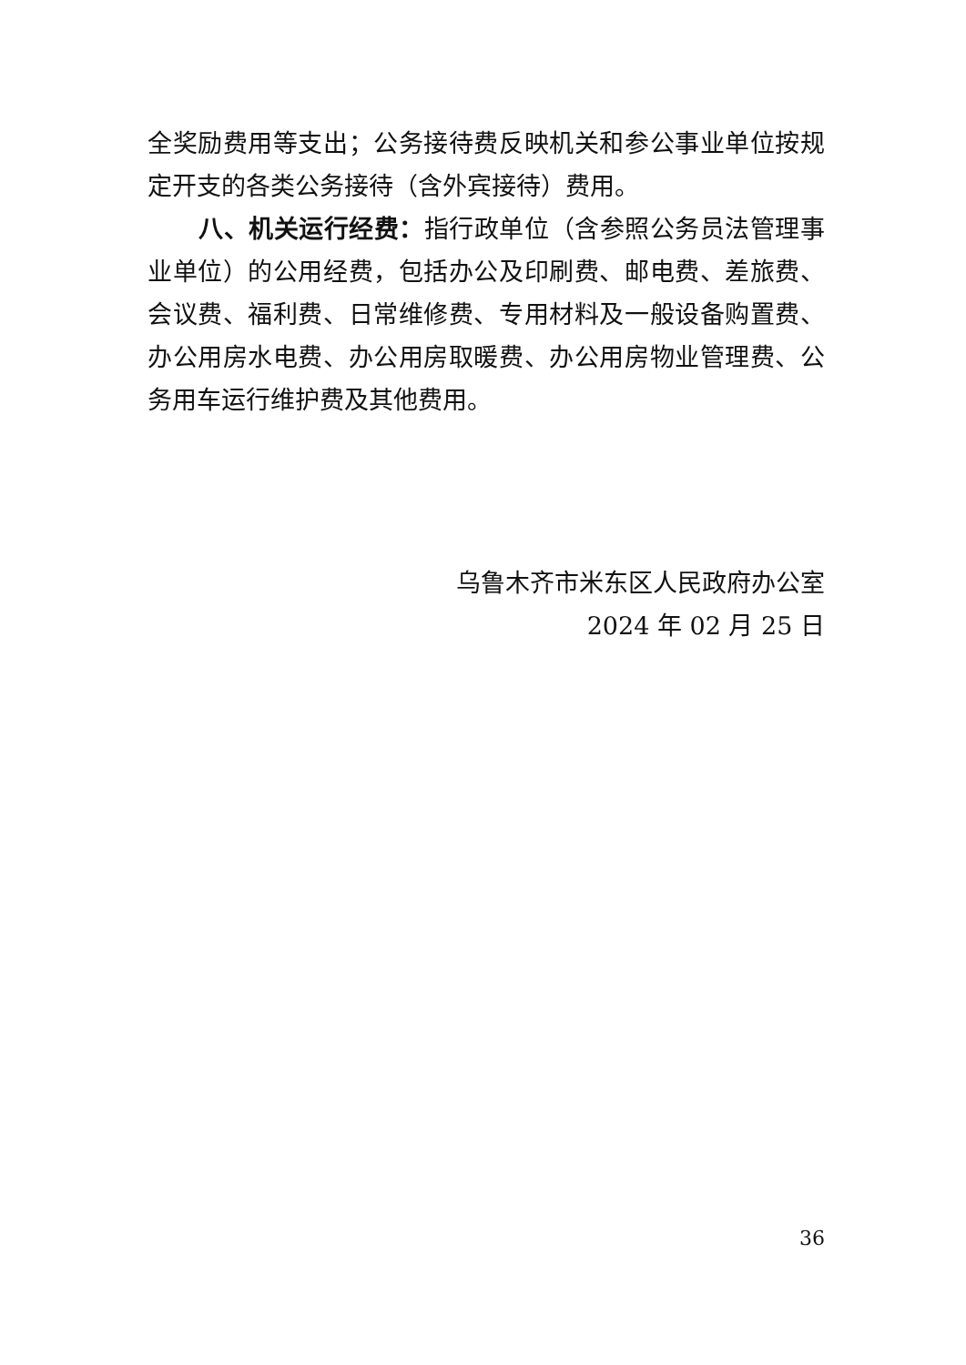全奖励费用等支出；公务接待费反映机关和参公事业单位按规定开支的各类公务接待（含外宾接待）费用。
八、机关运行经费：指行政单位（含参照公务员法管理事业单位）的公用经费，包括办公及印刷费、邮电费、差旅费、会议费、福利费、日常维修费、专用材料及一般设备购置费、办公用房水电费、办公用房取暖费、办公用房物业管理费、公务用车运行维护费及其他费用。
乌鲁木齐市米东区人民政府办公室
2024 年 02 月 25 日
36